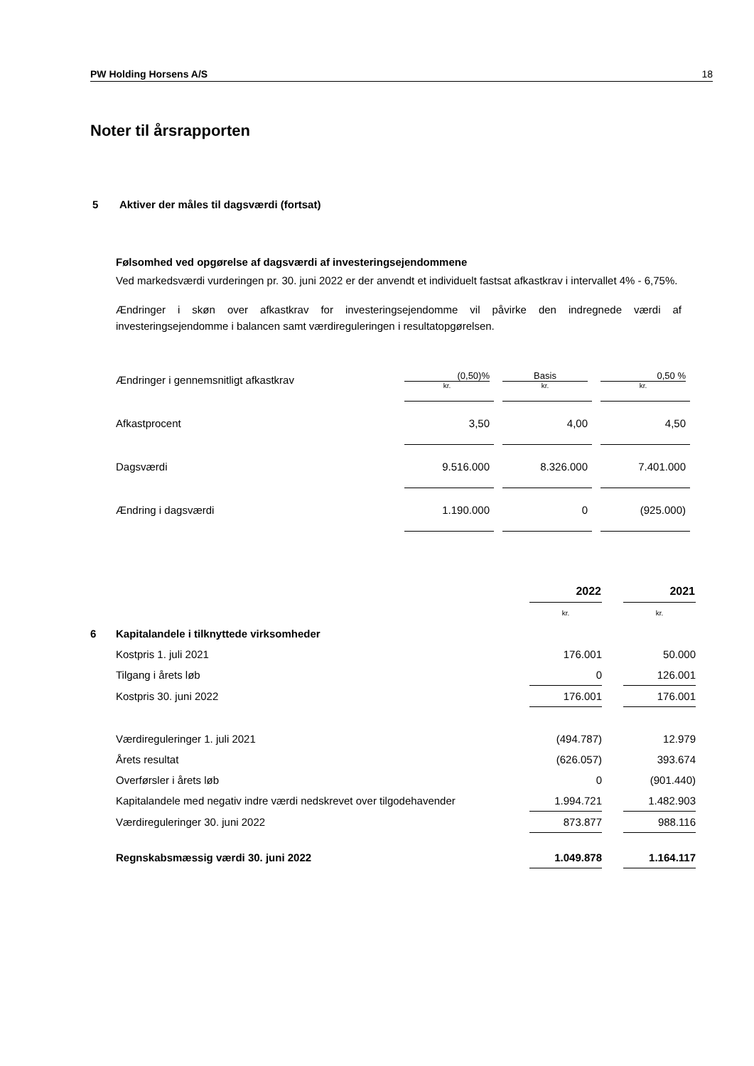PW Holding Horsens A/S 18
Noter til årsrapporten
5 Aktiver der måles til dagsværdi (fortsat)
Følsomhed ved opgørelse af dagsværdi af investeringsejendommene
Ved markedsværdi vurderingen pr. 30. juni 2022 er der anvendt et individuelt fastsat afkastkrav i intervallet 4% - 6,75%.
Ændringer i skøn over afkastkrav for investeringsejendomme vil påvirke den indregnede værdi af investeringsejendomme i balancen samt værdireguleringen i resultatopgørelsen.
| Ændringer i gennemsnitligt afkastkrav | (0,50)% kr. | | Basis kr. | | 0,50 % kr. |
| Afkastprocent | 3,50 | | 4,00 | | 4,50 |
| Dagsværdi | 9.516.000 | | 8.326.000 | | 7.401.000 |
| Ændring i dagsværdi | 1.190.000 | | 0 | | (925.000) |
| | | 2022 | | 2021 |
| | | kr. | | kr. |
| 6 | Kapitalandele i tilknyttede virksomheder | | | |
| | Kostpris 1. juli 2021 | 176.001 | | 50.000 |
| | Tilgang i årets løb | 0 | | 126.001 |
| | Kostpris 30. juni 2022 | 176.001 | | 176.001 |
| | Værdireguleringer 1. juli 2021 | (494.787) | | 12.979 |
| | Årets resultat | (626.057) | | 393.674 |
| | Overførsler i årets løb | 0 | | (901.440) |
| | Kapitalandele med negativ indre værdi nedskrevet over tilgodehavender | 1.994.721 | | 1.482.903 |
| | Værdireguleringer 30. juni 2022 | 873.877 | | 988.116 |
| | Regnskabsmæssig værdi 30. juni 2022 | 1.049.878 | | 1.164.117 |